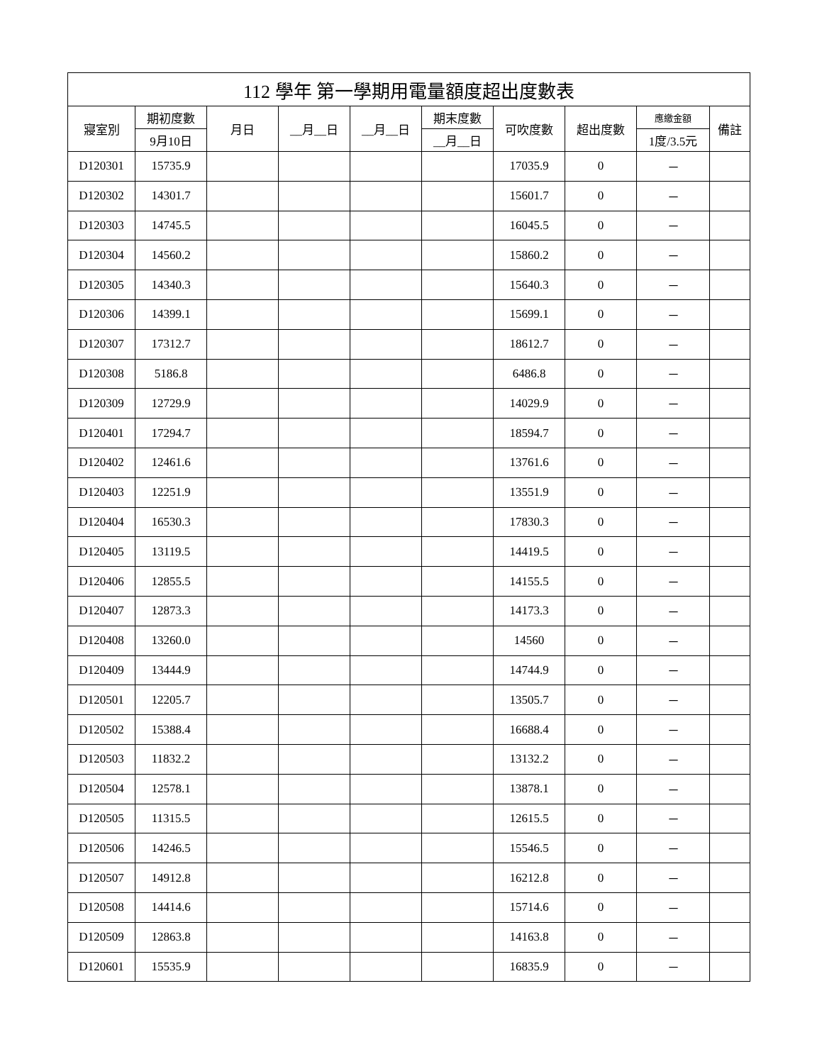| 112 學年 第一學期用電量額度超出度數表 | | | | | | | | | |
| --- | --- | --- | --- | --- | --- | --- | --- | --- | --- |
| 寢室別 | 期初度數 | 月日 | __月__日 | __月__日 | 期末度數 | 可吹度數 | 超出度數 | 應繳金額 | 備註 |
| | 9月10日 | | | | __月__日 | | | 1度/3.5元 | |
| D120301 | 15735.9 | | | | | 17035.9 | 0 | － | |
| D120302 | 14301.7 | | | | | 15601.7 | 0 | － | |
| D120303 | 14745.5 | | | | | 16045.5 | 0 | － | |
| D120304 | 14560.2 | | | | | 15860.2 | 0 | － | |
| D120305 | 14340.3 | | | | | 15640.3 | 0 | － | |
| D120306 | 14399.1 | | | | | 15699.1 | 0 | － | |
| D120307 | 17312.7 | | | | | 18612.7 | 0 | － | |
| D120308 | 5186.8 | | | | | 6486.8 | 0 | － | |
| D120309 | 12729.9 | | | | | 14029.9 | 0 | － | |
| D120401 | 17294.7 | | | | | 18594.7 | 0 | － | |
| D120402 | 12461.6 | | | | | 13761.6 | 0 | － | |
| D120403 | 12251.9 | | | | | 13551.9 | 0 | － | |
| D120404 | 16530.3 | | | | | 17830.3 | 0 | － | |
| D120405 | 13119.5 | | | | | 14419.5 | 0 | － | |
| D120406 | 12855.5 | | | | | 14155.5 | 0 | － | |
| D120407 | 12873.3 | | | | | 14173.3 | 0 | － | |
| D120408 | 13260.0 | | | | | 14560 | 0 | － | |
| D120409 | 13444.9 | | | | | 14744.9 | 0 | － | |
| D120501 | 12205.7 | | | | | 13505.7 | 0 | － | |
| D120502 | 15388.4 | | | | | 16688.4 | 0 | － | |
| D120503 | 11832.2 | | | | | 13132.2 | 0 | － | |
| D120504 | 12578.1 | | | | | 13878.1 | 0 | － | |
| D120505 | 11315.5 | | | | | 12615.5 | 0 | － | |
| D120506 | 14246.5 | | | | | 15546.5 | 0 | － | |
| D120507 | 14912.8 | | | | | 16212.8 | 0 | － | |
| D120508 | 14414.6 | | | | | 15714.6 | 0 | － | |
| D120509 | 12863.8 | | | | | 14163.8 | 0 | － | |
| D120601 | 15535.9 | | | | | 16835.9 | 0 | － | |